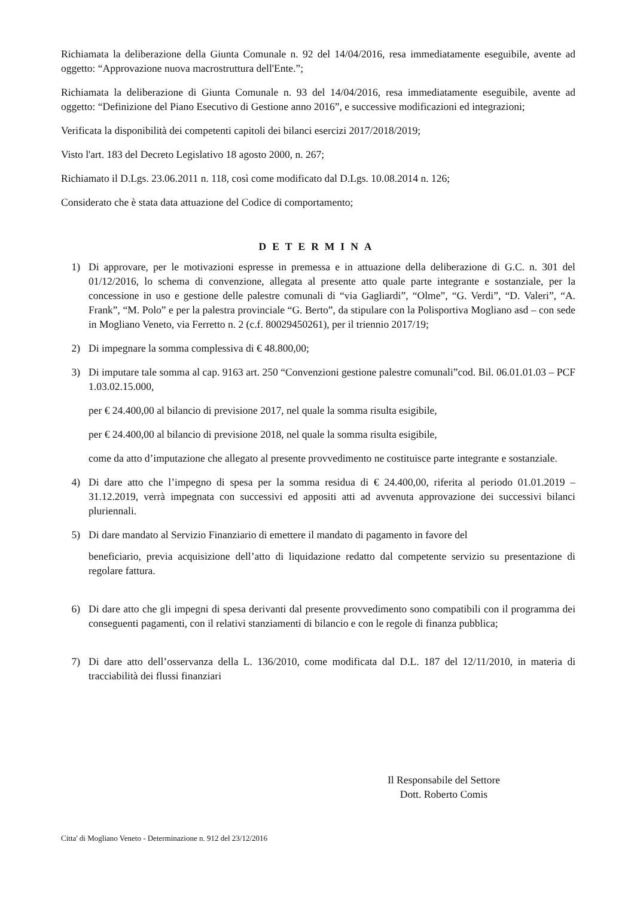Richiamata la deliberazione della Giunta Comunale n. 92 del 14/04/2016, resa immediatamente eseguibile, avente ad oggetto: “Approvazione nuova macrostruttura dell'Ente.”;
Richiamata la deliberazione di Giunta Comunale n. 93 del 14/04/2016, resa immediatamente eseguibile, avente ad oggetto: “Definizione del Piano Esecutivo di Gestione anno 2016”, e successive modificazioni ed integrazioni;
Verificata la disponibilità dei competenti capitoli dei bilanci esercizi 2017/2018/2019;
Visto l'art. 183 del Decreto Legislativo 18 agosto 2000, n. 267;
Richiamato il D.Lgs. 23.06.2011 n. 118, così come modificato dal D.Lgs. 10.08.2014 n. 126;
Considerato che è stata data attuazione del Codice di comportamento;
DETERMINA
1) Di approvare, per le motivazioni espresse in premessa e in attuazione della deliberazione di G.C. n. 301 del 01/12/2016, lo schema di convenzione, allegata al presente atto quale parte integrante e sostanziale, per la concessione in uso e gestione delle palestre comunali di “via Gagliardi”, “Olme”, “G. Verdi”, “D. Valeri”, “A. Frank”, “M. Polo” e per la palestra provinciale “G. Berto”, da stipulare con la Polisportiva Mogliano asd – con sede in Mogliano Veneto, via Ferretto n. 2 (c.f. 80029450261), per il triennio 2017/19;
2) Di impegnare la somma complessiva di € 48.800,00;
3) Di imputare tale somma al cap. 9163 art. 250 “Convenzioni gestione palestre comunali”cod. Bil. 06.01.01.03 – PCF 1.03.02.15.000,
per € 24.400,00 al bilancio di previsione 2017, nel quale la somma risulta esigibile,
per € 24.400,00 al bilancio di previsione 2018, nel quale la somma risulta esigibile,
come da atto d’imputazione che allegato al presente provvedimento ne costituisce parte integrante e sostanziale.
4) Di dare atto che l’impegno di spesa per la somma residua di € 24.400,00, riferita al periodo 01.01.2019 – 31.12.2019, verrà impegnata con successivi ed appositi atti ad avvenuta approvazione dei successivi bilanci pluriennali.
5) Di dare mandato al Servizio Finanziario di emettere il mandato di pagamento in favore del
beneficiario, previa acquisizione dell’atto di liquidazione redatto dal competente servizio su presentazione di regolare fattura.
6) Di dare atto che gli impegni di spesa derivanti dal presente provvedimento sono compatibili con il programma dei conseguenti pagamenti, con il relativi stanziamenti di bilancio e con le regole di finanza pubblica;
7) Di dare atto dell’osservanza della L. 136/2010, come modificata dal D.L. 187 del 12/11/2010, in materia di tracciabilità dei flussi finanziari
Il Responsabile del Settore
Dott. Roberto Comis
Citta' di Mogliano Veneto - Determinazione n. 912 del 23/12/2016